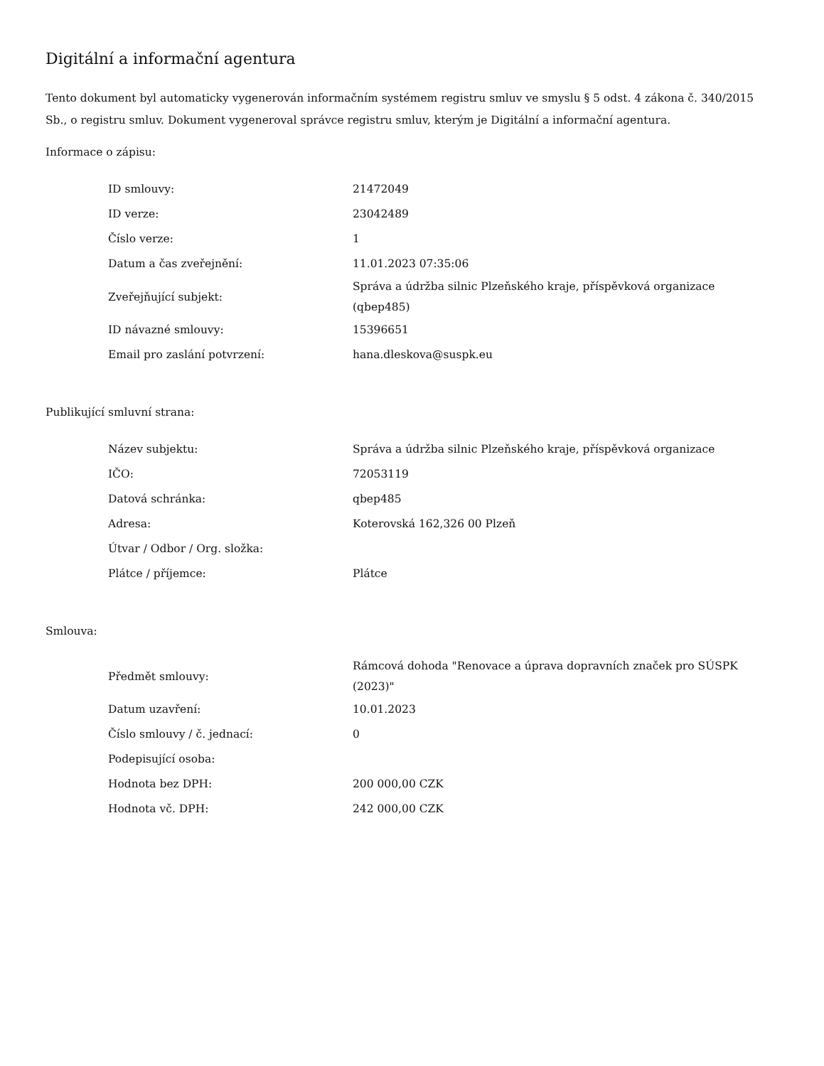Digitální a informační agentura
Tento dokument byl automaticky vygenerován informačním systémem registru smluv ve smyslu § 5 odst. 4 zákona č. 340/2015 Sb., o registru smluv. Dokument vygeneroval správce registru smluv, kterým je Digitální a informační agentura.
Informace o zápisu:
| ID smlouvy: | 21472049 |
| ID verze: | 23042489 |
| Číslo verze: | 1 |
| Datum a čas zveřejnění: | 11.01.2023 07:35:06 |
| Zveřejňující subjekt: | Správa a údržba silnic Plzeňského kraje, příspěvková organizace (qbep485) |
| ID návazné smlouvy: | 15396651 |
| Email pro zaslání potvrzení: | hana.dleskova@suspk.eu |
Publikující smluvní strana:
| Název subjektu: | Správa a údržba silnic Plzeňského kraje, příspěvková organizace |
| IČO: | 72053119 |
| Datová schránka: | qbep485 |
| Adresa: | Koterovská 162,326 00 Plzeň |
| Útvar / Odbor / Org. složka: | |
| Plátce / příjemce: | Plátce |
Smlouva:
| Předmět smlouvy: | Rámcová dohoda "Renovace a úprava dopravních značek pro SÚSPK (2023)" |
| Datum uzavření: | 10.01.2023 |
| Číslo smlouvy / č. jednací: | 0 |
| Podepisující osoba: | |
| Hodnota bez DPH: | 200 000,00 CZK |
| Hodnota vč. DPH: | 242 000,00 CZK |